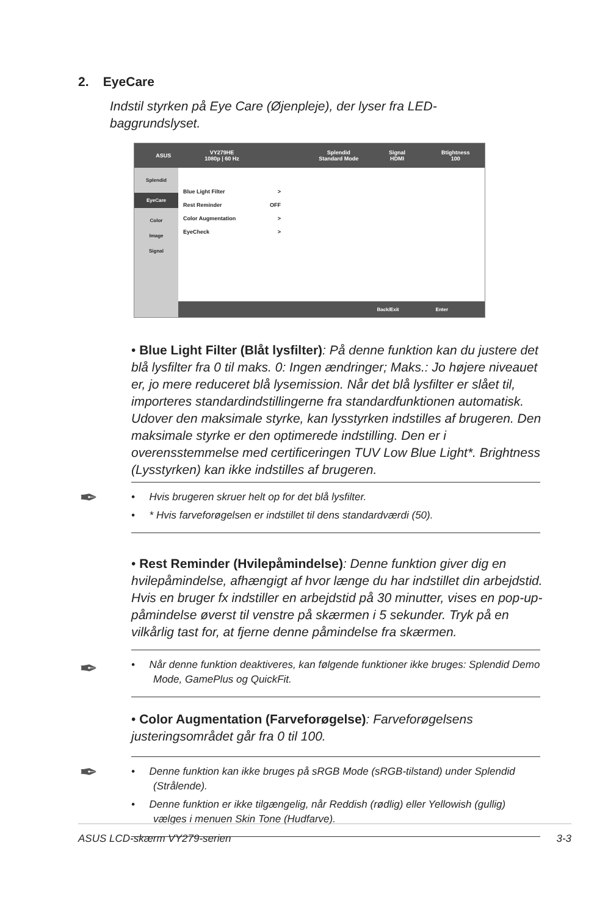2. EyeCare
Indstil styrken på Eye Care (Øjenpleje), der lyser fra LED-baggrundslyset.
ASUS
VY279HE
1080p | 60 Hz
Splendid
Standard Mode
Signal
HDMI
Btightness
100
Splendid
EyeCare
Color
Image
Signal
Blue Light Filter >
Rest Reminder OFF
Color Augmentation >
EyeCheck >
Back/Exit Enter
• Blue Light Filter (Blåt lysfilter): På denne funktion kan du justere det blå lysfilter fra 0 til maks. 0: Ingen ændringer; Maks.: Jo højere niveauet er, jo mere reduceret blå lysemission. Når det blå lysfilter er slået til, importeres standardindstillingerne fra standardfunktionen automatisk. Udover den maksimale styrke, kan lysstyrken indstilles af brugeren. Den maksimale styrke er den optimerede indstilling. Den er i overensstemmelse med certificeringen TUV Low Blue Light*. Brightness (Lysstyrken) kan ikke indstilles af brugeren.
✒
• Hvis brugeren skruer helt op for det blå lysfilter.
• * Hvis farveforøgelsen er indstillet til dens standardværdi (50).
• Rest Reminder (Hvilepåmindelse): Denne funktion giver dig en hvilepåmindelse, afhængigt af hvor længe du har indstillet din arbejdstid. Hvis en bruger fx indstiller en arbejdstid på 30 minutter, vises en pop-up-påmindelse øverst til venstre på skærmen i 5 sekunder. Tryk på en vilkårlig tast for, at fjerne denne påmindelse fra skærmen.
✒
• Når denne funktion deaktiveres, kan følgende funktioner ikke bruges: Splendid Demo Mode, GamePlus og QuickFit.
• Color Augmentation (Farveforøgelse): Farveforøgelsens justeringsområdet går fra 0 til 100.
✒
• Denne funktion kan ikke bruges på sRGB Mode (sRGB-tilstand) under Splendid (Strålende).
• Denne funktion er ikke tilgængelig, når Reddish (rødlig) eller Yellowish (gullig) vælges i menuen Skin Tone (Hudfarve).
ASUS LCD-skærm VY279-serien 3-3